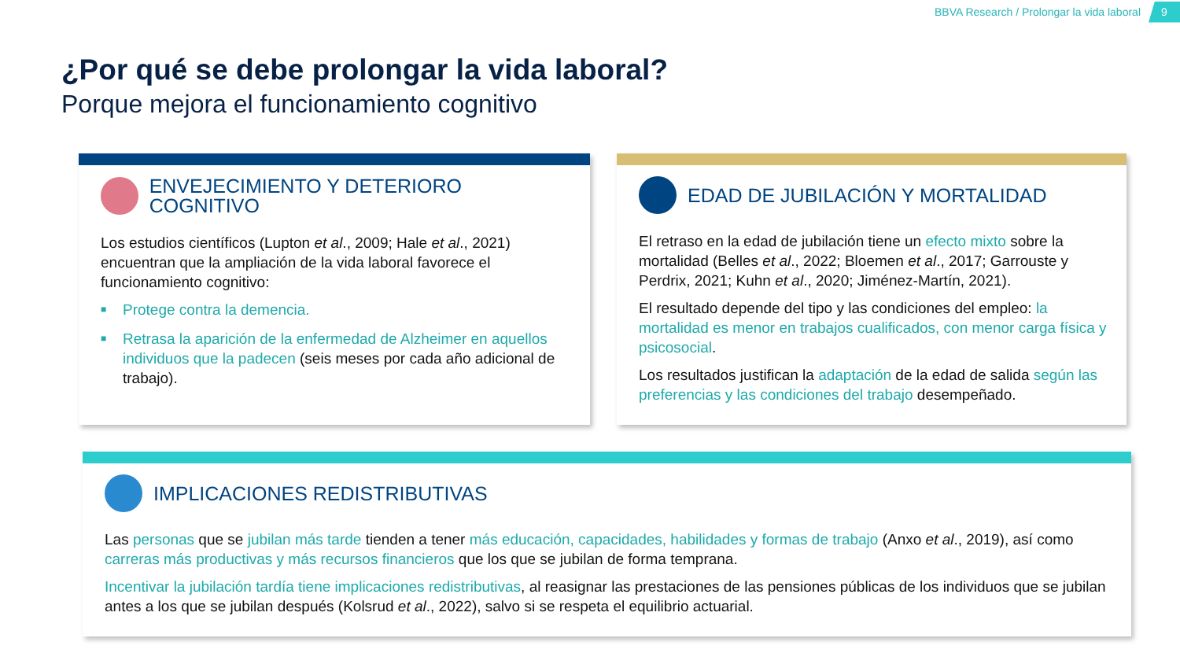BBVA Research / Prolongar la vida laboral
9
¿Por qué se debe prolongar la vida laboral?
Porque mejora el funcionamiento cognitivo
ENVEJECIMIENTO Y DETERIORO COGNITIVO
Los estudios científicos (Lupton et al., 2009; Hale et al., 2021) encuentran que la ampliación de la vida laboral favorece el funcionamiento cognitivo:
■ Protege contra la demencia.
■ Retrasa la aparición de la enfermedad de Alzheimer en aquellos individuos que la padecen (seis meses por cada año adicional de trabajo).
EDAD DE JUBILACIÓN Y MORTALIDAD
El retraso en la edad de jubilación tiene un efecto mixto sobre la mortalidad (Belles et al., 2022; Bloemen et al., 2017; Garrouste y Perdrix, 2021; Kuhn et al., 2020; Jiménez-Martín, 2021).
El resultado depende del tipo y las condiciones del empleo: la mortalidad es menor en trabajos cualificados, con menor carga física y psicosocial.
Los resultados justifican la adaptación de la edad de salida según las preferencias y las condiciones del trabajo desempeñado.
IMPLICACIONES REDISTRIBUTIVAS
Las personas que se jubilan más tarde tienden a tener más educación, capacidades, habilidades y formas de trabajo (Anxo et al., 2019), así como carreras más productivas y más recursos financieros que los que se jubilan de forma temprana.
Incentivar la jubilación tardía tiene implicaciones redistributivas, al reasignar las prestaciones de las pensiones públicas de los individuos que se jubilan antes a los que se jubilan después (Kolsrud et al., 2022), salvo si se respeta el equilibrio actuarial.